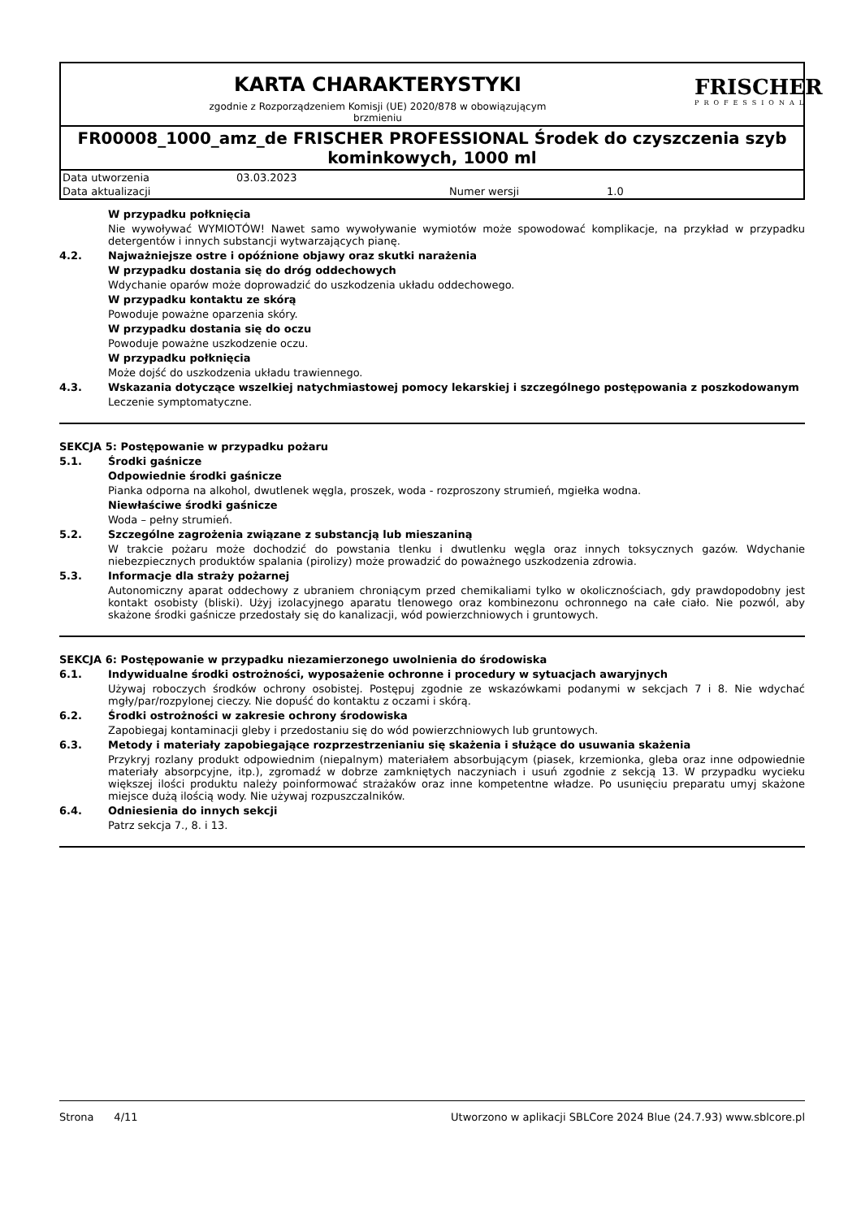KARTA CHARAKTERYSTYKI
zgodnie z Rozporządzeniem Komisji (UE) 2020/878 w obowiązującym
brzmieniu
FRISCHER
PROFESSIONAL
FR00008_1000_amz_de FRISCHER PROFESSIONAL Środek do czyszczenia szyb kominkowych, 1000 ml
| Data utworzenia | 03.03.2023 | | |
| Data aktualizacji | | Numer wersji | 1.0 |
W przypadku połknięcia
Nie wywoływać WYMIOTÓW! Nawet samo wywoływanie wymiotów może spowodować komplikacje, na przykład w przypadku detergentów i innych substancji wytwarzających pianę.
4.2. Najważniejsze ostre i opóźnione objawy oraz skutki narażenia
W przypadku dostania się do dróg oddechowych
Wdychanie oparów może doprowadzić do uszkodzenia układu oddechowego.
W przypadku kontaktu ze skórą
Powoduje poważne oparzenia skóry.
W przypadku dostania się do oczu
Powoduje poważne uszkodzenie oczu.
W przypadku połknięcia
Może dojść do uszkodzenia układu trawiennego.
4.3. Wskazania dotyczące wszelkiej natychmiastowej pomocy lekarskiej i szczególnego postępowania z poszkodowanym
Leczenie symptomatyczne.
SEKCJA 5: Postępowanie w przypadku pożaru
5.1. Środki gaśnicze
Odpowiednie środki gaśnicze
Pianka odporna na alkohol, dwutlenek węgla, proszek, woda - rozproszony strumień, mgiełka wodna.
Niewłaściwe środki gaśnicze
Woda – pełny strumień.
5.2. Szczególne zagrożenia związane z substancją lub mieszaniną
W trakcie pożaru może dochodzić do powstania tlenku i dwutlenku węgla oraz innych toksycznych gazów. Wdychanie niebezpiecznych produktów spalania (pirolizy) może prowadzić do poważnego uszkodzenia zdrowia.
5.3. Informacje dla straży pożarnej
Autonomiczny aparat oddechowy z ubraniem chroniącym przed chemikaliami tylko w okolicznościach, gdy prawdopodobny jest kontakt osobisty (bliski). Użyj izolacyjnego aparatu tlenowego oraz kombinezonu ochronnego na całe ciało. Nie pozwól, aby skażone środki gaśnicze przedostały się do kanalizacji, wód powierzchniowych i gruntowych.
SEKCJA 6: Postępowanie w przypadku niezamierzonego uwolnienia do środowiska
6.1. Indywidualne środki ostrożności, wyposażenie ochronne i procedury w sytuacjach awaryjnych
Używaj roboczych środków ochrony osobistej. Postępuj zgodnie ze wskazówkami podanymi w sekcjach 7 i 8. Nie wdychać mgły/par/rozpylonej cieczy. Nie dopuść do kontaktu z oczami i skórą.
6.2. Środki ostrożności w zakresie ochrony środowiska
Zapobiegaj kontaminacji gleby i przedostaniu się do wód powierzchniowych lub gruntowych.
6.3. Metody i materiały zapobiegające rozprzestrzenianiu się skażenia i służące do usuwania skażenia
Przykryj rozlany produkt odpowiednim (niepalnym) materiałem absorbującym (piasek, krzemionka, gleba oraz inne odpowiednie materiały absorpcyjne, itp.), zgromadź w dobrze zamkniętych naczyniach i usuń zgodnie z sekcją 13. W przypadku wycieku większej ilości produktu należy poinformować strażaków oraz inne kompetentne władze. Po usunięciu preparatu umyj skażone miejsce dużą ilością wody. Nie używaj rozpuszczalników.
6.4. Odniesienia do innych sekcji
Patrz sekcja 7., 8. i 13.
Strona 4/11 Utworzono w aplikacji SBLCore 2024 Blue (24.7.93) www.sblcore.pl